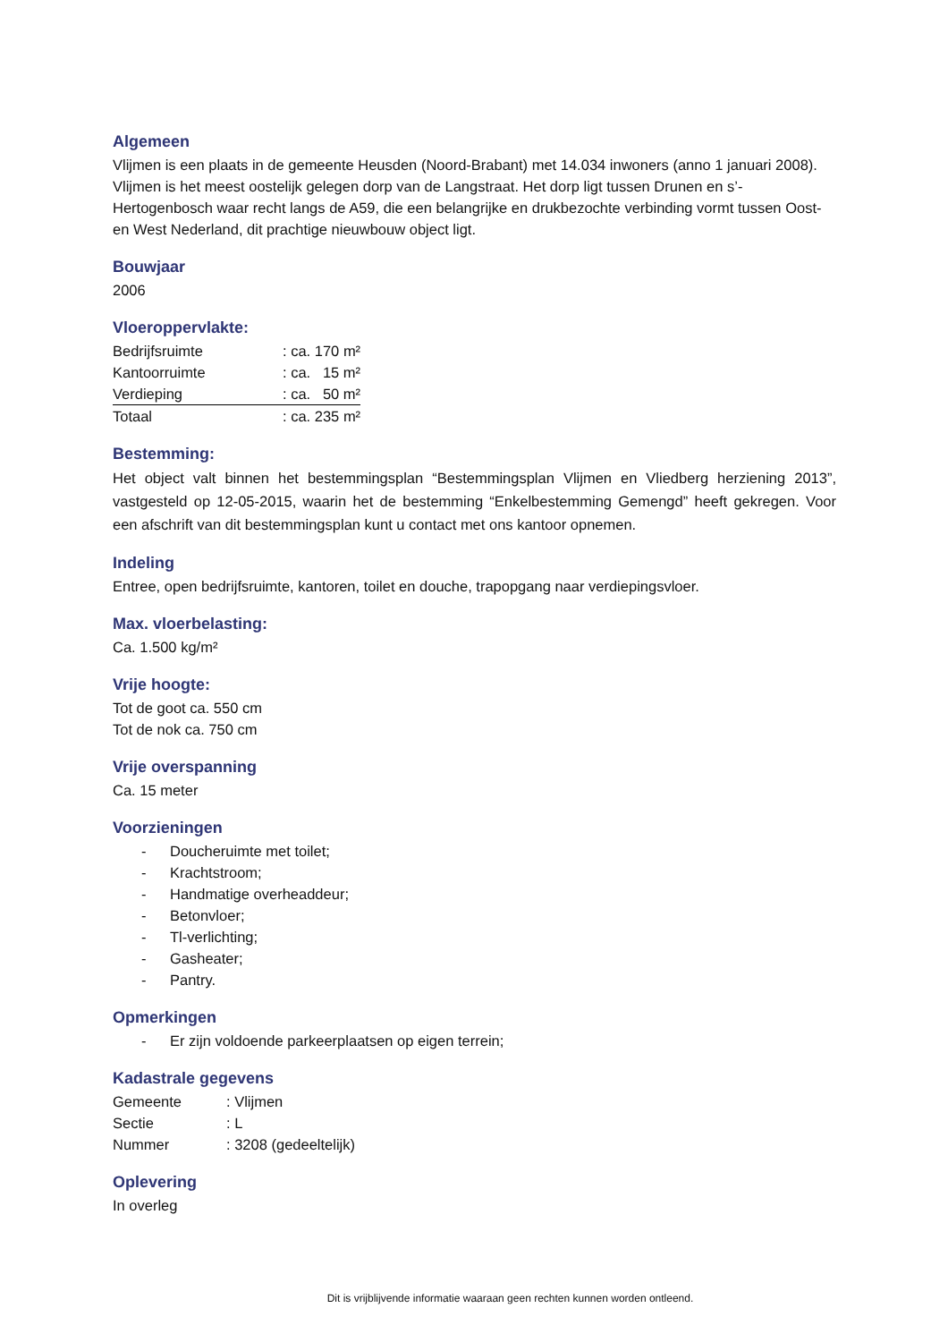Algemeen
Vlijmen is een plaats in de gemeente Heusden (Noord-Brabant) met 14.034 inwoners (anno 1 januari 2008). Vlijmen is het meest oostelijk gelegen dorp van de Langstraat. Het dorp ligt tussen Drunen en s’-Hertogenbosch waar recht langs de A59, die een belangrijke en drukbezochte verbinding vormt tussen Oost- en West Nederland, dit prachtige nieuwbouw object ligt.
Bouwjaar
2006
Vloeroppervlakte:
| Bedrijfsruimte | : ca. 170 m² |
| Kantoorruimte | : ca. 15 m² |
| Verdieping | : ca. 50 m² |
| Totaal | : ca. 235 m² |
Bestemming:
Het object valt binnen het bestemmingsplan “Bestemmingsplan Vlijmen en Vliedberg herziening 2013”, vastgesteld op 12-05-2015, waarin het de bestemming “Enkelbestemming Gemengd” heeft gekregen. Voor een afschrift van dit bestemmingsplan kunt u contact met ons kantoor opnemen.
Indeling
Entree, open bedrijfsruimte, kantoren, toilet en douche, trapopgang naar verdiepingsvloer.
Max. vloerbelasting:
Ca. 1.500 kg/m²
Vrije hoogte:
Tot de goot ca. 550 cm
Tot de nok ca. 750 cm
Vrije overspanning
Ca. 15 meter
Voorzieningen
- Doucheruimte met toilet;
- Krachtstroom;
- Handmatige overheaddeur;
- Betonvloer;
- Tl-verlichting;
- Gasheater;
- Pantry.
Opmerkingen
- Er zijn voldoende parkeerplaatsen op eigen terrein;
Kadastrale gegevens
| Gemeente | : Vlijmen |
| Sectie | : L |
| Nummer | : 3208 (gedeeltelijk) |
Oplevering
In overleg
Dit is vrijblijvende informatie waaraan geen rechten kunnen worden ontleend.